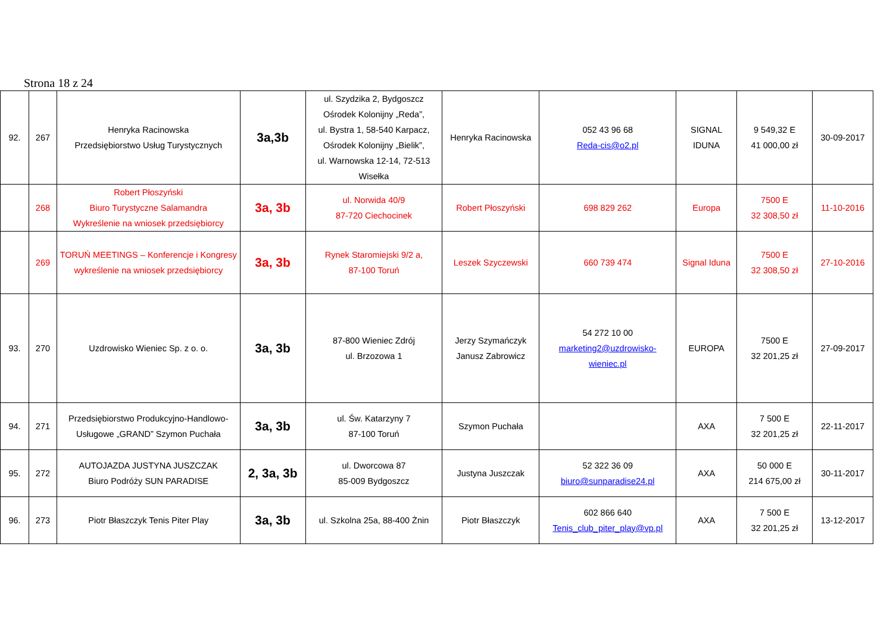Strona 18 z 24
| 92. | 267 | Henryka Racinowska Przedsiębiorstwo Usług Turystycznych | 3a,3b | ul. Szydzika 2, Bydgoszcz Ośrodek Kolonijny „Reda”, ul. Bystra 1, 58-540 Karpacz, Ośrodek Kolonijny „Bielik”, ul. Warnowska 12-14, 72-513 Wisełka | Henryka Racinowska | 052 43 96 68 Reda-cis@o2.pl | SIGNAL IDUNA | 9 549,32 E 41 000,00 zł | 30-09-2017 |
| | 268 | Robert Płoszyński Biuro Turystyczne Salamandra Wykreślenie na wniosek przedsiębiorcy | 3a, 3b | ul. Norwida 40/9 87-720 Ciechocinek | Robert Płoszyński | 698 829 262 | Europa | 7500 E 32 308,50 zł | 11-10-2016 |
| | 269 | TORUŃ MEETINGS – Konferencje i Kongresy wykreślenie na wniosek przedsiębiorcy | 3a, 3b | Rynek Staromiejski 9/2 a, 87-100 Toruń | Leszek Szyczewski | 660 739 474 | Signal Iduna | 7500 E 32 308,50 zł | 27-10-2016 |
| 93. | 270 | Uzdrowisko Wieniec Sp. z o. o. | 3a, 3b | 87-800 Wieniec Zdrój ul. Brzozowa 1 | Jerzy Szymańczyk Janusz Zabrowicz | 54 272 10 00 marketing2@uzdrowisko-wieniec.pl | EUROPA | 7500 E 32 201,25 zł | 27-09-2017 |
| 94. | 271 | Przedsiębiorstwo Produkcyjno-Handlowo-Usługowe „GRAND” Szymon Puchała | 3a, 3b | ul. Św. Katarzyny 7 87-100 Toruń | Szymon Puchała | | AXA | 7 500 E 32 201,25 zł | 22-11-2017 |
| 95. | 272 | AUTOJAZDA JUSTYNA JUSZCZAK Biuro Podróży SUN PARADISE | 2, 3a, 3b | ul. Dworcowa 87 85-009 Bydgoszcz | Justyna Juszczak | 52 322 36 09 biuro@sunparadise24.pl | AXA | 50 000 E 214 675,00 zł | 30-11-2017 |
| 96. | 273 | Piotr Błaszczyk Tenis Piter Play | 3a, 3b | ul. Szkolna 25a, 88-400 Żnin | Piotr Błaszczyk | 602 866 640 Tenis_club_piter_play@vp.pl | AXA | 7 500 E 32 201,25 zł | 13-12-2017 |